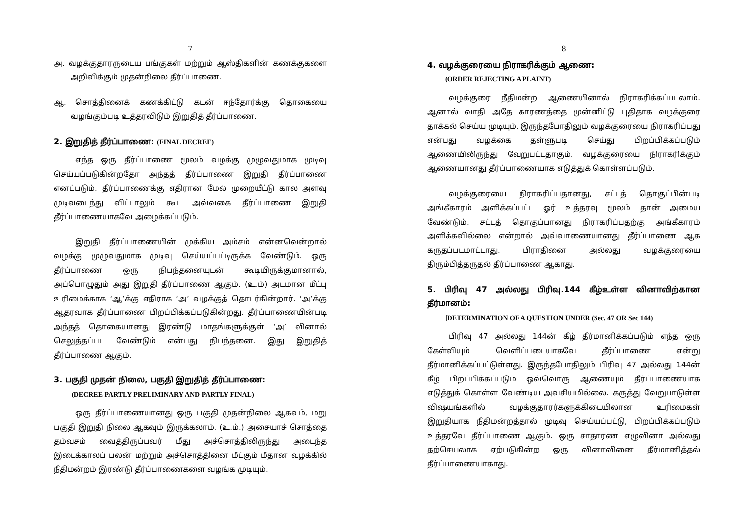7
அ. வழக்குதாரருடைய பங்குகள் மற்றும் ஆஸ்திகளின் கணக்குகளை அறிவிக்கும் முதன்நிலை தீர்ப்பாணை.
ஆ. சொத்தினைக் கணக்கிட்டு கடன் ஈந்தோர்க்கு தொகையை வழங்கும்படி உத்தரவிடும் இறுதித் தீர்ப்பாணை.
2. இறுதித் தீர்ப்பாணை: (FINAL DECREE)
எந்த ஒரு தீர்ப்பாணை மூலம் வழக்கு முழுவதுமாக முடிவு செய்யப்படுகின்றதோ அந்தத் தீர்ப்பாணை இறுதி தீர்ப்பாணை எனப்படும். தீர்ப்பாணைக்கு எதிரான மேல் முறையீட்டு கால அளவு முடிவடைந்து விட்டாலும் கூட அவ்வகை தீர்ப்பாணை இறுதி தீர்ப்பாணையாகவே அழைக்கப்படும்.
இறுதி தீர்ப்பாணையின் முக்கிய அம்சம் என்னவென்றால் வழக்கு முழுவதுமாக முடிவு செய்யப்பட்டிருக்க வேண்டும். ஒரு தீர்ப்பாணை ஒரு நிபந்தனையுடன் கூடியிருக்குமானால், அப்பொழுதும் அது இறுதி தீர்ப்பாணை ஆகும். (உ.ம்) அடமான மீட்பு உரிமைக்காக ‘ஆ’க்கு எதிராக ‘அ’ வழக்குத் தொடர்கின்றார். ‘அ’க்கு ஆதரவாக தீர்ப்பாணை பிறப்பிக்கப்படுகின்றது. தீர்ப்பாணையின்படி அந்தத் தொகையானது இரண்டு மாதங்களுக்குள் ‘அ’ வினால் செலுத்தப்பட வேண்டும் என்பது நிபந்தனை. இது இறுதித் தீர்ப்பாணை ஆகும்.
3. பகுதி முதன் நிலை, பகுதி இறுதித் தீர்ப்பாணை:
(DECREE PARTLY PRELIMINARY AND PARTLY FINAL)
ஒரு தீர்ப்பாணையானது ஒரு பகுதி முதன்நிலை ஆகவும், மறு பகுதி இறுதி நிலை ஆகவும் இருக்கலாம். (உ.ம்.) அசையாச் சொத்தை தம்வசம் வைத்திருப்பவர் மீது அச்சொத்திலிருந்து அடைந்த இடைக்காலப் பலன் மற்றும் அச்சொத்தினை மீட்கும் மீதான வழக்கில் நீதிமன்றம் இரண்டு தீர்ப்பாணைகளை வழங்க முடியும்.
8
4. வழக்குரையை நிராகரிக்கும் ஆணை:
(ORDER REJECTING A PLAINT)
வழக்குரை நீதிமன்ற ஆணையினால் நிராகரிக்கப்படலாம். ஆனால் வாதி அதே காரணத்தை முன்னிட்டு புதிதாக வழக்குரை தாக்கல் செய்ய முடியும். இருந்தபோதிலும் வழக்குரையை நிராகரிப்பது என்பது வழக்கை தள்ளுபடி செய்து பிறப்பிக்கப்படும் ஆணையிலிருந்து வேறுபட்டதாகும். வழக்குரையை நிராகரிக்கும் ஆணையானது தீர்ப்பாணையாக எடுத்துக் கொள்ளப்படும்.
வழக்குரையை நிராகரிப்பதானது, சட்டத் தொகுப்பின்படி அங்கீகாரம் அளிக்கப்பட்ட ஓர் உத்தரவு மூலம் தான் அமைய வேண்டும். சட்டத் தொகுப்பானது நிராகரிப்பதற்கு அங்கீகாரம் அளிக்கவில்லை என்றால் அவ்வாணையானது தீர்ப்பாணை ஆக கருதப்படமாட்டாது. பிராதினை அல்லது வழக்குரையை திரும்பித்தருதல் தீர்ப்பாணை ஆகாது.
5. பிரிவு 47 அல்லது பிரிவு.144 கீழ்உள்ள வினாவிற்கான தீர்மானம்:
[DETERMINATION OF A QUESTION UNDER (Sec. 47 OR Sec 144)
பிரிவு 47 அல்லது 144ன் கீழ் தீர்மானிக்கப்படும் எந்த ஒரு கேள்வியும் வெளிப்படையாகவே தீர்ப்பாணை என்று தீர்மானிக்கப்பட்டுள்ளது. இருந்தபோதிலும் பிரிவு 47 அல்லது 144ன் கீழ் பிறப்பிக்கப்படும் ஒவ்வொரு ஆணையும் தீர்ப்பாணையாக எடுத்துக் கொள்ள வேண்டிய அவசியமில்லை. கருத்து வேறுபாடுள்ள விஷயங்களில் வழக்குதாரர்களுக்கிடையிலான உரிமைகள் இறுதியாக நீதிமன்றத்தால் முடிவு செய்யப்பட்டு, பிறப்பிக்கப்படும் உத்தரவே தீர்ப்பாணை ஆகும். ஒரு சாதாரண எழுவினா அல்லது தற்செயலாக ஏற்படுகின்ற ஒரு வினாவினை தீர்மானித்தல் தீர்ப்பாணையாகாது.